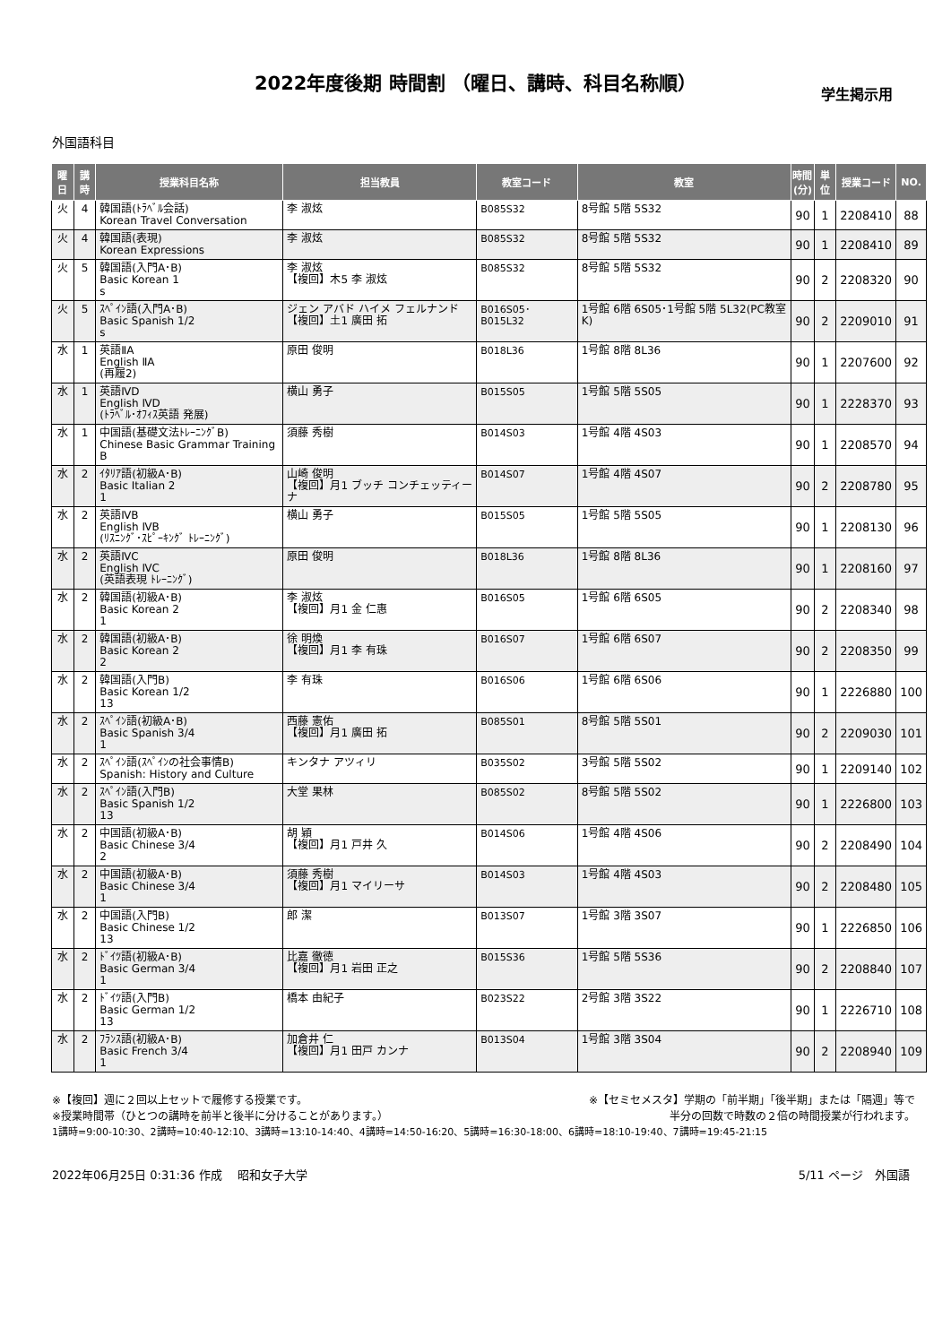2022年度後期 時間割 （曜日、講時、科目名称順）
学生掲示用
外国語科目
| 曜日 | 講時 | 授業科目名称 | 担当教員 | 教室コード | 教室 | 時間 (分) | 単位 | 授業コード | NO. |
| --- | --- | --- | --- | --- | --- | --- | --- | --- | --- |
| 火 | 4 | 韓国語(ﾄﾗﾍﾞﾙ会話) Korean Travel Conversation | 李 淑炫 | B085S32 | 8号館 5階 5S32 | 90 | 1 | 2208410 | 88 |
| 火 | 4 | 韓国語(表現) Korean Expressions | 李 淑炫 | B085S32 | 8号館 5階 5S32 | 90 | 1 | 2208410 | 89 |
| 火 | 5 | 韓国語(入門A･B) Basic Korean 1 s | 李 淑炫 【複回】木5 李 淑炫 | B085S32 | 8号館 5階 5S32 | 90 | 2 | 2208320 | 90 |
| 火 | 5 | ｽﾍﾟｲﾝ語(入門A･B) Basic Spanish 1/2 s | ジェン アバド ハイメ フェルナンド 【複回】土1 廣田 拓 | B016S05･ B015L32 | 1号館 6階 6S05･1号館 5階 5L32(PC教室K) | 90 | 2 | 2209010 | 91 |
| 水 | 1 | 英語ⅡA English ⅡA (再履2) | 原田 俊明 | B018L36 | 1号館 8階 8L36 | 90 | 1 | 2207600 | 92 |
| 水 | 1 | 英語ⅣD English ⅣD (ﾄﾗﾍﾞﾙ･ｵﾌｨｽ英語 発展) | 横山 勇子 | B015S05 | 1号館 5階 5S05 | 90 | 1 | 2228370 | 93 |
| 水 | 1 | 中国語(基礎文法ﾄﾚｰﾆﾝｸﾞB) Chinese Basic Grammar Training B | 須藤 秀樹 | B014S03 | 1号館 4階 4S03 | 90 | 1 | 2208570 | 94 |
| 水 | 2 | ｲﾀﾘｱ語(初級A･B) Basic Italian 2 1 | 山崎 俊明 【複回】月1 ブッチ コンチェッティーナ | B014S07 | 1号館 4階 4S07 | 90 | 2 | 2208780 | 95 |
| 水 | 2 | 英語ⅣB English ⅣB (ﾘｽﾆﾝｸﾞ･ｽﾋﾟｰｷﾝｸﾞ ﾄﾚｰﾆﾝｸﾞ) | 横山 勇子 | B015S05 | 1号館 5階 5S05 | 90 | 1 | 2208130 | 96 |
| 水 | 2 | 英語ⅣC English ⅣC (英語表現 ﾄﾚｰﾆﾝｸﾞ) | 原田 俊明 | B018L36 | 1号館 8階 8L36 | 90 | 1 | 2208160 | 97 |
| 水 | 2 | 韓国語(初級A･B) Basic Korean 2 1 | 李 淑炫 【複回】月1 金 仁惠 | B016S05 | 1号館 6階 6S05 | 90 | 2 | 2208340 | 98 |
| 水 | 2 | 韓国語(初級A･B) Basic Korean 2 2 | 徐 明煥 【複回】月1 李 有珠 | B016S07 | 1号館 6階 6S07 | 90 | 2 | 2208350 | 99 |
| 水 | 2 | 韓国語(入門B) Basic Korean 1/2 13 | 李 有珠 | B016S06 | 1号館 6階 6S06 | 90 | 1 | 2226880 | 100 |
| 水 | 2 | ｽﾍﾟｲﾝ語(初級A･B) Basic Spanish 3/4 1 | 西藤 憲佑 【複回】月1 廣田 拓 | B085S01 | 8号館 5階 5S01 | 90 | 2 | 2209030 | 101 |
| 水 | 2 | ｽﾍﾟｲﾝ語(ｽﾍﾟｲﾝの社会事情B) Spanish: History and Culture | キンタナ アツィリ | B035S02 | 3号館 5階 5S02 | 90 | 1 | 2209140 | 102 |
| 水 | 2 | ｽﾍﾟｲﾝ語(入門B) Basic Spanish 1/2 13 | 大堂 果林 | B085S02 | 8号館 5階 5S02 | 90 | 1 | 2226800 | 103 |
| 水 | 2 | 中国語(初級A･B) Basic Chinese 3/4 2 | 胡 穎 【複回】月1 戸井 久 | B014S06 | 1号館 4階 4S06 | 90 | 2 | 2208490 | 104 |
| 水 | 2 | 中国語(初級A･B) Basic Chinese 3/4 1 | 須藤 秀樹 【複回】月1 マイリーサ | B014S03 | 1号館 4階 4S03 | 90 | 2 | 2208480 | 105 |
| 水 | 2 | 中国語(入門B) Basic Chinese 1/2 13 | 郎 潔 | B013S07 | 1号館 3階 3S07 | 90 | 1 | 2226850 | 106 |
| 水 | 2 | ﾄﾞｲﾂ語(初級A･B) Basic German 3/4 1 | 比嘉 徹徳 【複回】月1 岩田 正之 | B015S36 | 1号館 5階 5S36 | 90 | 2 | 2208840 | 107 |
| 水 | 2 | ﾄﾞｲﾂ語(入門B) Basic German 1/2 13 | 橋本 由紀子 | B023S22 | 2号館 3階 3S22 | 90 | 1 | 2226710 | 108 |
| 水 | 2 | ﾌﾗﾝｽ語(初級A･B) Basic French 3/4 1 | 加倉井 仁 【複回】月1 田戸 カンナ | B013S04 | 1号館 3階 3S04 | 90 | 2 | 2208940 | 109 |
※【複回】週に２回以上セットで履修する授業です。 ※【セミセメスタ】学期の「前半期」「後半期」または「隔週」等で
※授業時間帯（ひとつの講時を前半と後半に分けることがあります。） 半分の回数で時数の２倍の時間授業が行われます。
1講時=9:00-10:30、2講時=10:40-12:10、3講時=13:10-14:40、4講時=14:50-16:20、5講時=16:30-18:00、6講時=18:10-19:40、7講時=19:45-21:15
2022年06月25日 0:31:36 作成　 昭和女子大学 5/11 ページ　外国語